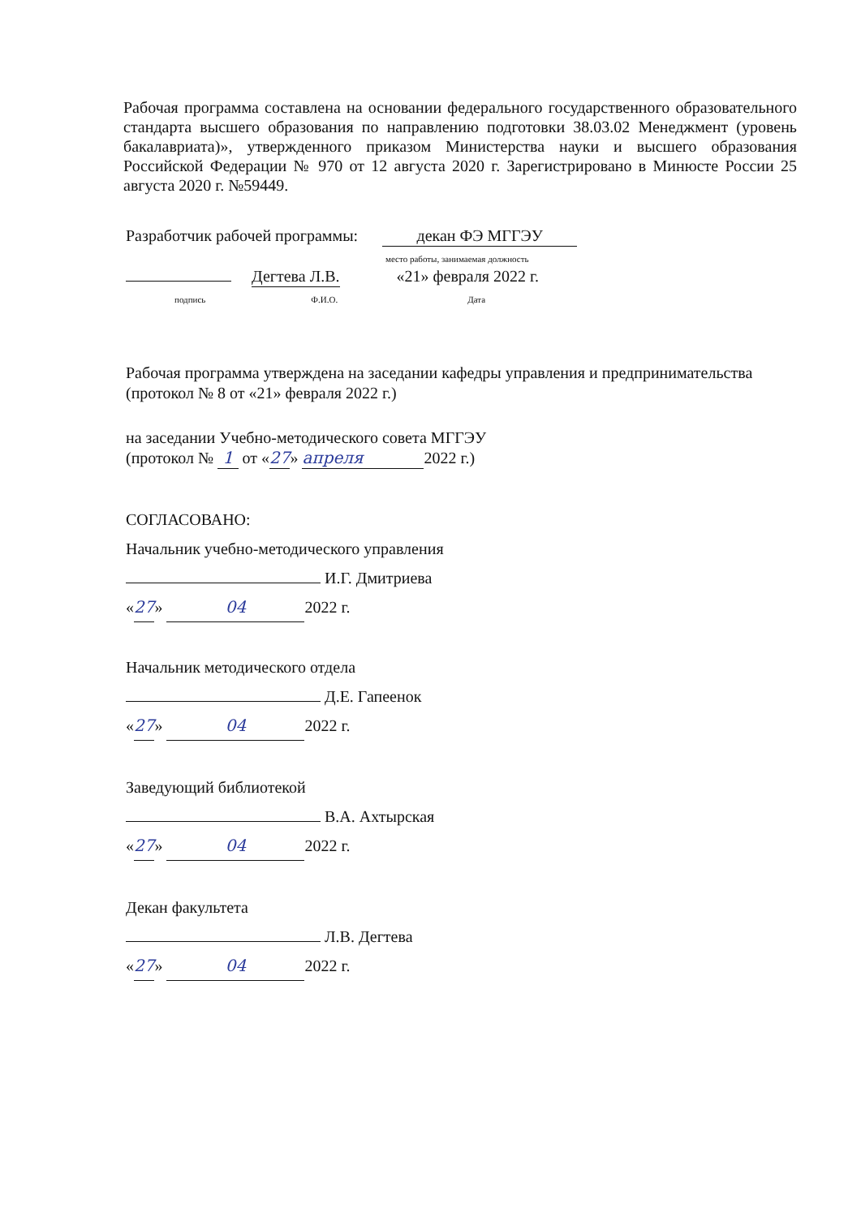Рабочая программа составлена на основании федерального государственного образовательного стандарта высшего образования по направлению подготовки 38.03.02 Менеджмент (уровень бакалавриата)», утвержденного приказом Министерства науки и высшего образования Российской Федерации № 970 от 12 августа 2020 г. Зарегистрировано в Минюсте России 25 августа 2020 г. №59449.
Разработчик рабочей программы: декан ФЭ МГГЭУ
место работы, занимаемая должность
Дегтева Л.В. «21» февраля 2022 г.
подпись Ф.И.О. Дата
Рабочая программа утверждена на заседании кафедры управления и предпринимательства
(протокол № 8 от «21» февраля 2022 г.)
на заседании Учебно-методического совета МГГЭУ
(протокол № 1 от «27» апреля 2022 г.)
СОГЛАСОВАНО:
Начальник учебно-методического управления
И.Г. Дмитриева
«27» 04 2022 г.
Начальник методического отдела
Д.Е. Гапеенок
«27» 04 2022 г.
Заведующий библиотекой
В.А. Ахтырская
«27» 04 2022 г.
Декан факультета
Л.В. Дегтева
«27» 04 2022 г.